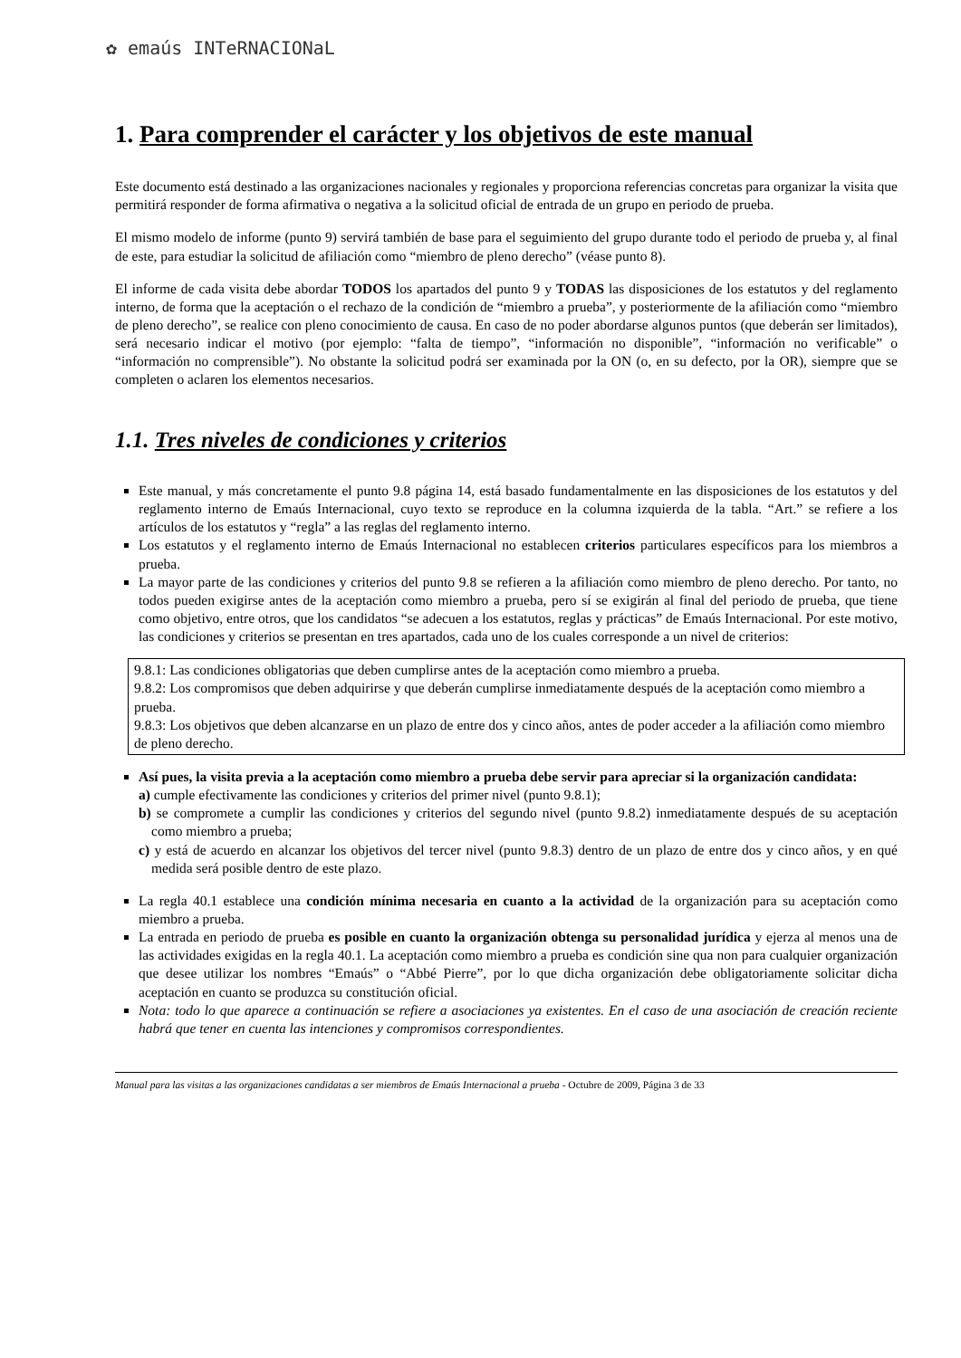✿ emaús INTeRNACIONaL
1. Para comprender el carácter y los objetivos de este manual
Este documento está destinado a las organizaciones nacionales y regionales y proporciona referencias concretas para organizar la visita que permitirá responder de forma afirmativa o negativa a la solicitud oficial de entrada de un grupo en periodo de prueba.
El mismo modelo de informe (punto 9) servirá también de base para el seguimiento del grupo durante todo el periodo de prueba y, al final de este, para estudiar la solicitud de afiliación como “miembro de pleno derecho” (véase punto 8).
El informe de cada visita debe abordar TODOS los apartados del punto 9 y TODAS las disposiciones de los estatutos y del reglamento interno, de forma que la aceptación o el rechazo de la condición de “miembro a prueba”, y posteriormente de la afiliación como “miembro de pleno derecho”, se realice con pleno conocimiento de causa. En caso de no poder abordarse algunos puntos (que deberán ser limitados), será necesario indicar el motivo (por ejemplo: “falta de tiempo”, “información no disponible”, “información no verificable” o “información no comprensible”). No obstante la solicitud podrá ser examinada por la ON (o, en su defecto, por la OR), siempre que se completen o aclaren los elementos necesarios.
1.1. Tres niveles de condiciones y criterios
Este manual, y más concretamente el punto 9.8 página 14, está basado fundamentalmente en las disposiciones de los estatutos y del reglamento interno de Emaús Internacional, cuyo texto se reproduce en la columna izquierda de la tabla. “Art.” se refiere a los artículos de los estatutos y “regla” a las reglas del reglamento interno.
Los estatutos y el reglamento interno de Emaús Internacional no establecen criterios particulares específicos para los miembros a prueba.
La mayor parte de las condiciones y criterios del punto 9.8 se refieren a la afiliación como miembro de pleno derecho. Por tanto, no todos pueden exigirse antes de la aceptación como miembro a prueba, pero sí se exigirán al final del periodo de prueba, que tiene como objetivo, entre otros, que los candidatos “se adecuen a los estatutos, reglas y prácticas” de Emaús Internacional. Por este motivo, las condiciones y criterios se presentan en tres apartados, cada uno de los cuales corresponde a un nivel de criterios:
9.8.1: Las condiciones obligatorias que deben cumplirse antes de la aceptación como miembro a prueba.
9.8.2: Los compromisos que deben adquirirse y que deberán cumplirse inmediatamente después de la aceptación como miembro a prueba.
9.8.3: Los objetivos que deben alcanzarse en un plazo de entre dos y cinco años, antes de poder acceder a la afiliación como miembro de pleno derecho.
Así pues, la visita previa a la aceptación como miembro a prueba debe servir para apreciar si la organización candidata:
a) cumple efectivamente las condiciones y criterios del primer nivel (punto 9.8.1);
b) se compromete a cumplir las condiciones y criterios del segundo nivel (punto 9.8.2) inmediatamente después de su aceptación como miembro a prueba;
c) y está de acuerdo en alcanzar los objetivos del tercer nivel (punto 9.8.3) dentro de un plazo de entre dos y cinco años, y en qué medida será posible dentro de este plazo.
La regla 40.1 establece una condición mínima necesaria en cuanto a la actividad de la organización para su aceptación como miembro a prueba.
La entrada en periodo de prueba es posible en cuanto la organización obtenga su personalidad jurídica y ejerza al menos una de las actividades exigidas en la regla 40.1. La aceptación como miembro a prueba es condición sine qua non para cualquier organización que desee utilizar los nombres “Emaús” o “Abbé Pierre”, por lo que dicha organización debe obligatoriamente solicitar dicha aceptación en cuanto se produzca su constitución oficial.
Nota: todo lo que aparece a continuación se refiere a asociaciones ya existentes. En el caso de una asociación de creación reciente habrá que tener en cuenta las intenciones y compromisos correspondientes.
Manual para las visitas a las organizaciones candidatas a ser miembros de Emaús Internacional a prueba - Octubre de 2009, Página 3 de 33